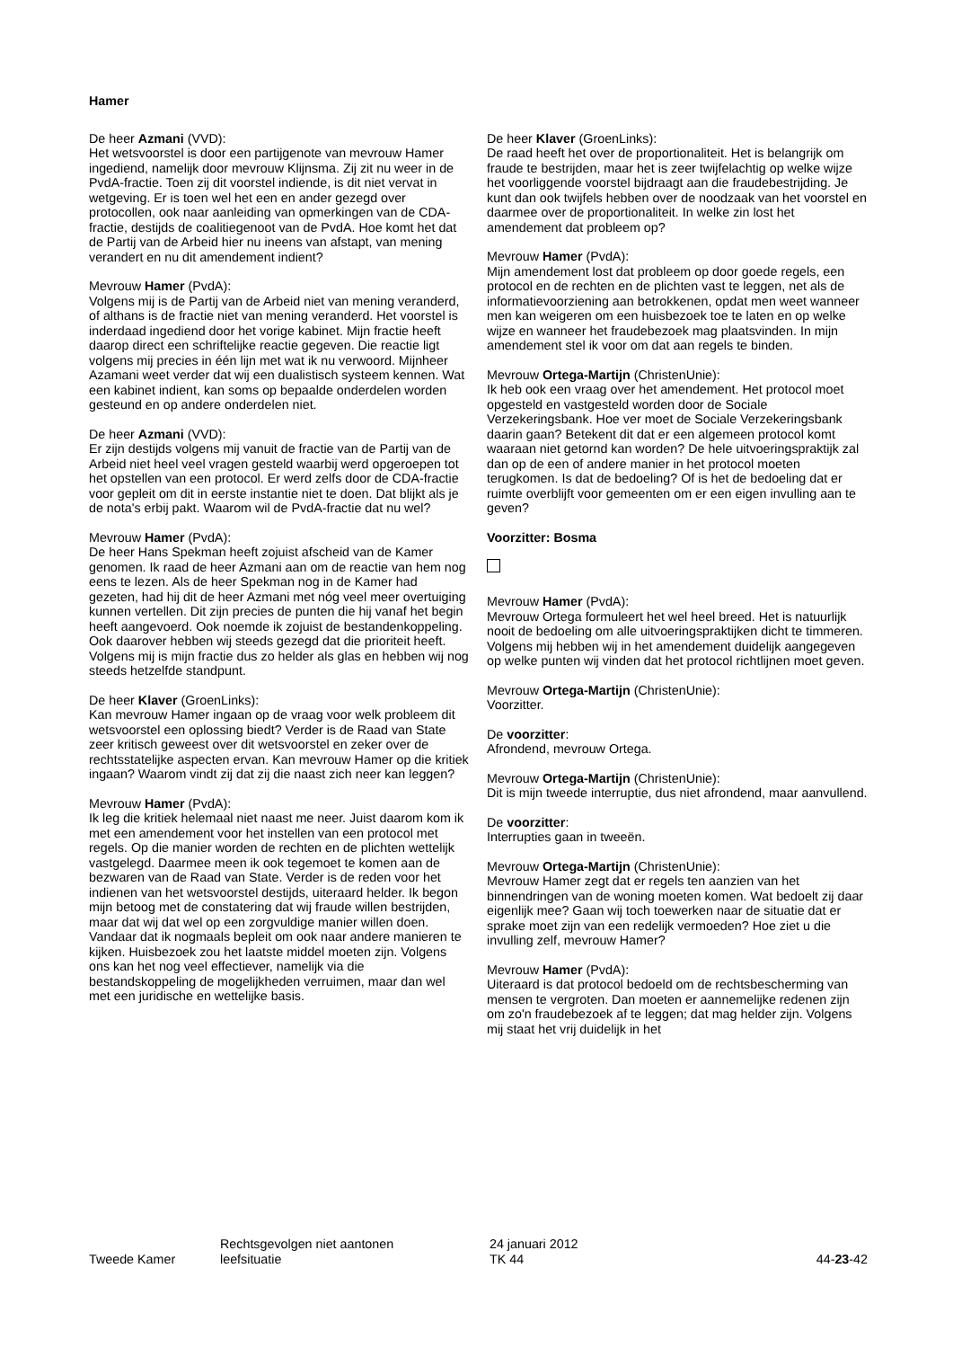Hamer
De heer Azmani (VVD):
Het wetsvoorstel is door een partijgenote van mevrouw Hamer ingediend, namelijk door mevrouw Klijnsma. Zij zit nu weer in de PvdA-fractie. Toen zij dit voorstel indiende, is dit niet vervat in wetgeving. Er is toen wel het een en ander gezegd over protocollen, ook naar aanleiding van opmerkingen van de CDA-fractie, destijds de coalitiegenoot van de PvdA. Hoe komt het dat de Partij van de Arbeid hier nu ineens van afstapt, van mening verandert en nu dit amendement indient?
Mevrouw Hamer (PvdA):
Volgens mij is de Partij van de Arbeid niet van mening veranderd, of althans is de fractie niet van mening veranderd. Het voorstel is inderdaad ingediend door het vorige kabinet. Mijn fractie heeft daarop direct een schriftelijke reactie gegeven. Die reactie ligt volgens mij precies in één lijn met wat ik nu verwoord. Mijnheer Azamani weet verder dat wij een dualistisch systeem kennen. Wat een kabinet indient, kan soms op bepaalde onderdelen worden gesteund en op andere onderdelen niet.
De heer Azmani (VVD):
Er zijn destijds volgens mij vanuit de fractie van de Partij van de Arbeid niet heel veel vragen gesteld waarbij werd opgeroepen tot het opstellen van een protocol. Er werd zelfs door de CDA-fractie voor gepleit om dit in eerste instantie niet te doen. Dat blijkt als je de nota's erbij pakt. Waarom wil de PvdA-fractie dat nu wel?
Mevrouw Hamer (PvdA):
De heer Hans Spekman heeft zojuist afscheid van de Kamer genomen. Ik raad de heer Azmani aan om de reactie van hem nog eens te lezen. Als de heer Spekman nog in de Kamer had gezeten, had hij dit de heer Azmani met nóg veel meer overtuiging kunnen vertellen. Dit zijn precies de punten die hij vanaf het begin heeft aangevoerd. Ook noemde ik zojuist de bestandenkoppeling. Ook daarover hebben wij steeds gezegd dat die prioriteit heeft. Volgens mij is mijn fractie dus zo helder als glas en hebben wij nog steeds hetzelfde standpunt.
De heer Klaver (GroenLinks):
Kan mevrouw Hamer ingaan op de vraag voor welk probleem dit wetsvoorstel een oplossing biedt? Verder is de Raad van State zeer kritisch geweest over dit wetsvoorstel en zeker over de rechtsstatelijke aspecten ervan. Kan mevrouw Hamer op die kritiek ingaan? Waarom vindt zij dat zij die naast zich neer kan leggen?
Mevrouw Hamer (PvdA):
Ik leg die kritiek helemaal niet naast me neer. Juist daarom kom ik met een amendement voor het instellen van een protocol met regels. Op die manier worden de rechten en de plichten wettelijk vastgelegd. Daarmee meen ik ook tegemoet te komen aan de bezwaren van de Raad van State. Verder is de reden voor het indienen van het wetsvoorstel destijds, uiteraard helder. Ik begon mijn betoog met de constatering dat wij fraude willen bestrijden, maar dat wij dat wel op een zorgvuldige manier willen doen. Vandaar dat ik nogmaals bepleit om ook naar andere manieren te kijken. Huisbezoek zou het laatste middel moeten zijn. Volgens ons kan het nog veel effectiever, namelijk via die bestandskoppeling de mogelijkheden verruimen, maar dan wel met een juridische en wettelijke basis.
De heer Klaver (GroenLinks):
De raad heeft het over de proportionaliteit. Het is belangrijk om fraude te bestrijden, maar het is zeer twijfelachtig op welke wijze het voorliggende voorstel bijdraagt aan die fraudebestrijding. Je kunt dan ook twijfels hebben over de noodzaak van het voorstel en daarmee over de proportionaliteit. In welke zin lost het amendement dat probleem op?
Mevrouw Hamer (PvdA):
Mijn amendement lost dat probleem op door goede regels, een protocol en de rechten en de plichten vast te leggen, net als de informatievoorziening aan betrokkenen, opdat men weet wanneer men kan weigeren om een huisbezoek toe te laten en op welke wijze en wanneer het fraudebezoek mag plaatsvinden. In mijn amendement stel ik voor om dat aan regels te binden.
Mevrouw Ortega-Martijn (ChristenUnie):
Ik heb ook een vraag over het amendement. Het protocol moet opgesteld en vastgesteld worden door de Sociale Verzekeringsbank. Hoe ver moet de Sociale Verzekeringsbank daarin gaan? Betekent dit dat er een algemeen protocol komt waaraan niet getornd kan worden? De hele uitvoeringspraktijk zal dan op de een of andere manier in het protocol moeten terugkomen. Is dat de bedoeling? Of is het de bedoeling dat er ruimte overblijft voor gemeenten om er een eigen invulling aan te geven?
Voorzitter: Bosma
Mevrouw Hamer (PvdA):
Mevrouw Ortega formuleert het wel heel breed. Het is natuurlijk nooit de bedoeling om alle uitvoeringspraktijken dicht te timmeren. Volgens mij hebben wij in het amendement duidelijk aangegeven op welke punten wij vinden dat het protocol richtlijnen moet geven.
Mevrouw Ortega-Martijn (ChristenUnie):
Voorzitter.
De voorzitter:
Afrondend, mevrouw Ortega.
Mevrouw Ortega-Martijn (ChristenUnie):
Dit is mijn tweede interruptie, dus niet afrondend, maar aanvullend.
De voorzitter:
Interrupties gaan in tweeën.
Mevrouw Ortega-Martijn (ChristenUnie):
Mevrouw Hamer zegt dat er regels ten aanzien van het binnendringen van de woning moeten komen. Wat bedoelt zij daar eigenlijk mee? Gaan wij toch toewerken naar de situatie dat er sprake moet zijn van een redelijk vermoeden? Hoe ziet u die invulling zelf, mevrouw Hamer?
Mevrouw Hamer (PvdA):
Uiteraard is dat protocol bedoeld om de rechtsbescherming van mensen te vergroten. Dan moeten er aannemelijke redenen zijn om zo'n fraudebezoek af te leggen; dat mag helder zijn. Volgens mij staat het vrij duidelijk in het
Tweede Kamer
Rechtsgevolgen niet aantonen
leefsituatie
24 januari 2012
TK 44
44-23-42